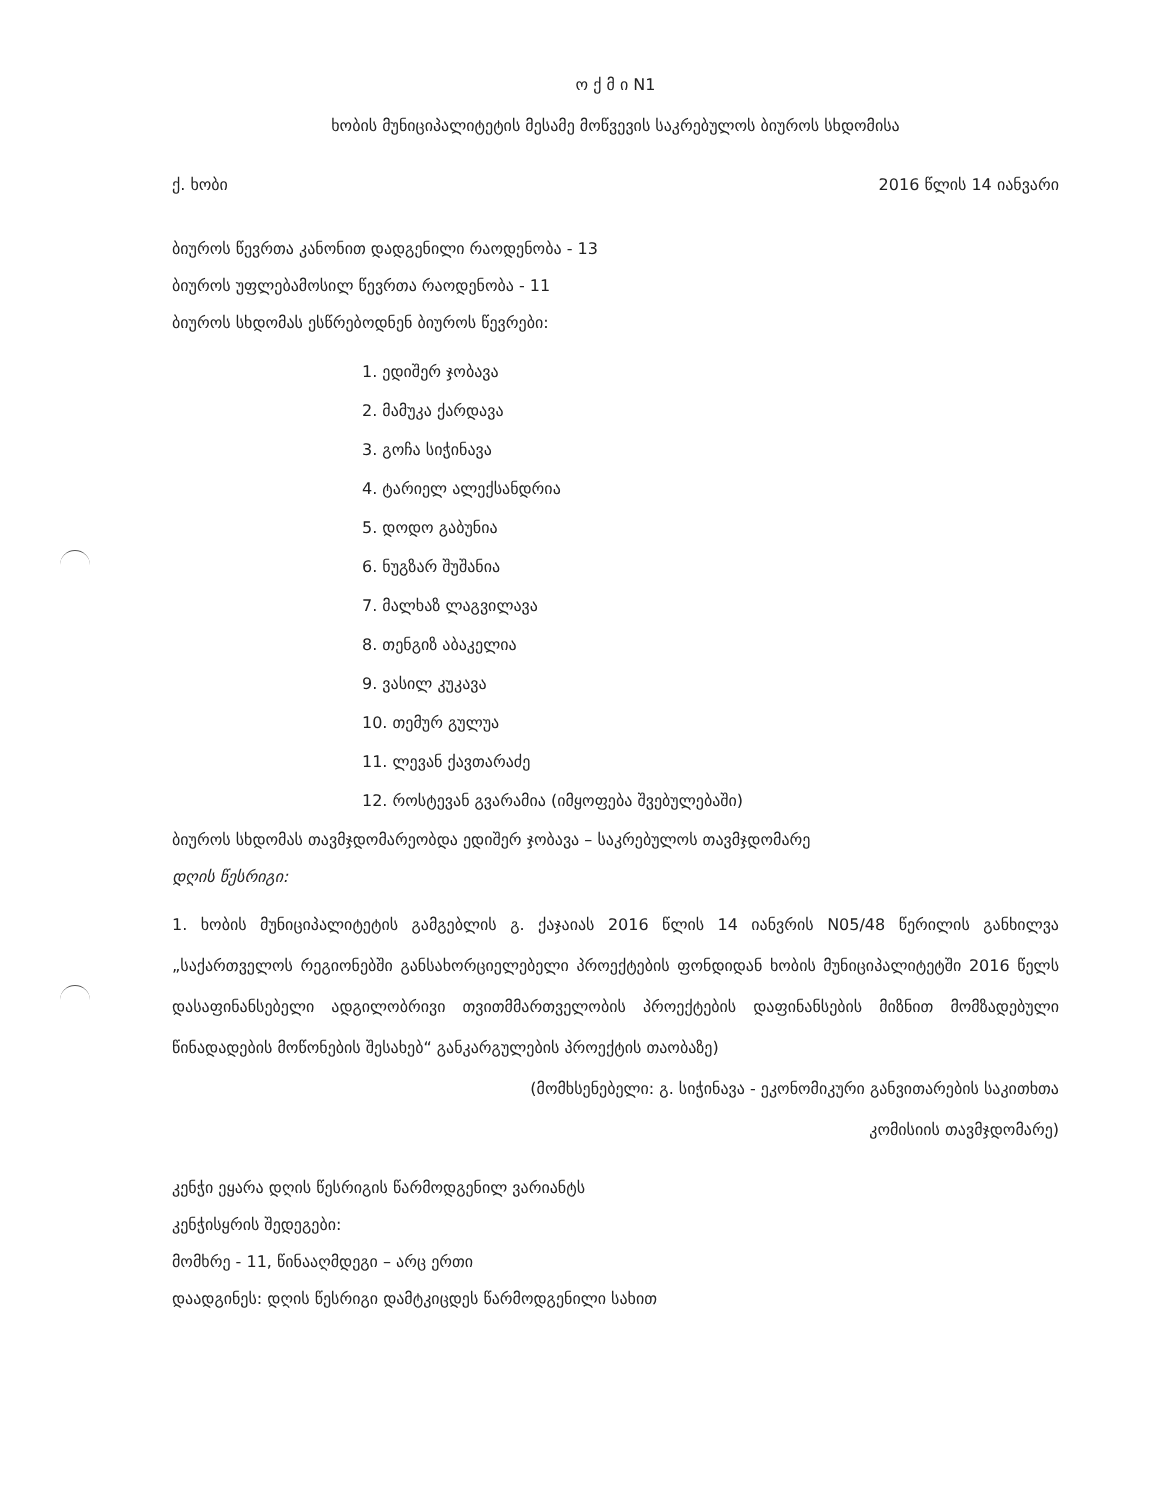ო ქ მ ი N1
ხობის მუნიციპალიტეტის მესამე მოწვევის საკრებულოს ბიუროს სხდომისა
ქ. ხობი 2016 წლის 14 იანვარი
ბიუროს წევრთა კანონით დადგენილი რაოდენობა - 13
ბიუროს უფლებამოსილ წევრთა რაოდენობა - 11
ბიუროს სხდომას ესწრებოდნენ ბიუროს წევრები:
1. ედიშერ ჯობავა
2. მამუკა ქარდავა
3. გოჩა სიჭინავა
4. ტარიელ ალექსანდრია
5. დოდო გაბუნია
6. ნუგზარ შუშანია
7. მალხაზ ლაგვილავა
8. თენგიზ აბაკელია
9. ვასილ კუკავა
10. თემურ გულუა
11. ლევან ქავთარაძე
12. როსტევან გვარამია (იმყოფება შვებულებაში)
ბიუროს სხდომას თავმჯდომარეობდა ედიშერ ჯობავა – საკრებულოს თავმჯდომარე
დღის წესრიგი:
1. ხობის მუნიციპალიტეტის გამგებლის გ. ქაჯაიას 2016 წლის 14 იანვრის N05/48 წერილის განხილვა „საქართველოს რეგიონებში განსახორციელებელი პროექტების ფონდიდან ხობის მუნიციპალიტეტში 2016 წელს დასაფინანსებელი ადგილობრივი თვითმმართველობის პროექტების დაფინანსების მიზნით მომზადებული წინადადების მოწონების შესახებ“ განკარგულების პროექტის თაობაზე)
(მომხსენებელი: გ. სიჭინავა - ეკონომიკური განვითარების საკითხთა
კომისიის თავმჯდომარე)
კენჭი ეყარა დღის წესრიგის წარმოდგენილ ვარიანტს
კენჭისყრის შედეგები:
მომხრე - 11, წინააღმდეგი – არც ერთი
დაადგინეს: დღის წესრიგი დამტკიცდეს წარმოდგენილი სახით